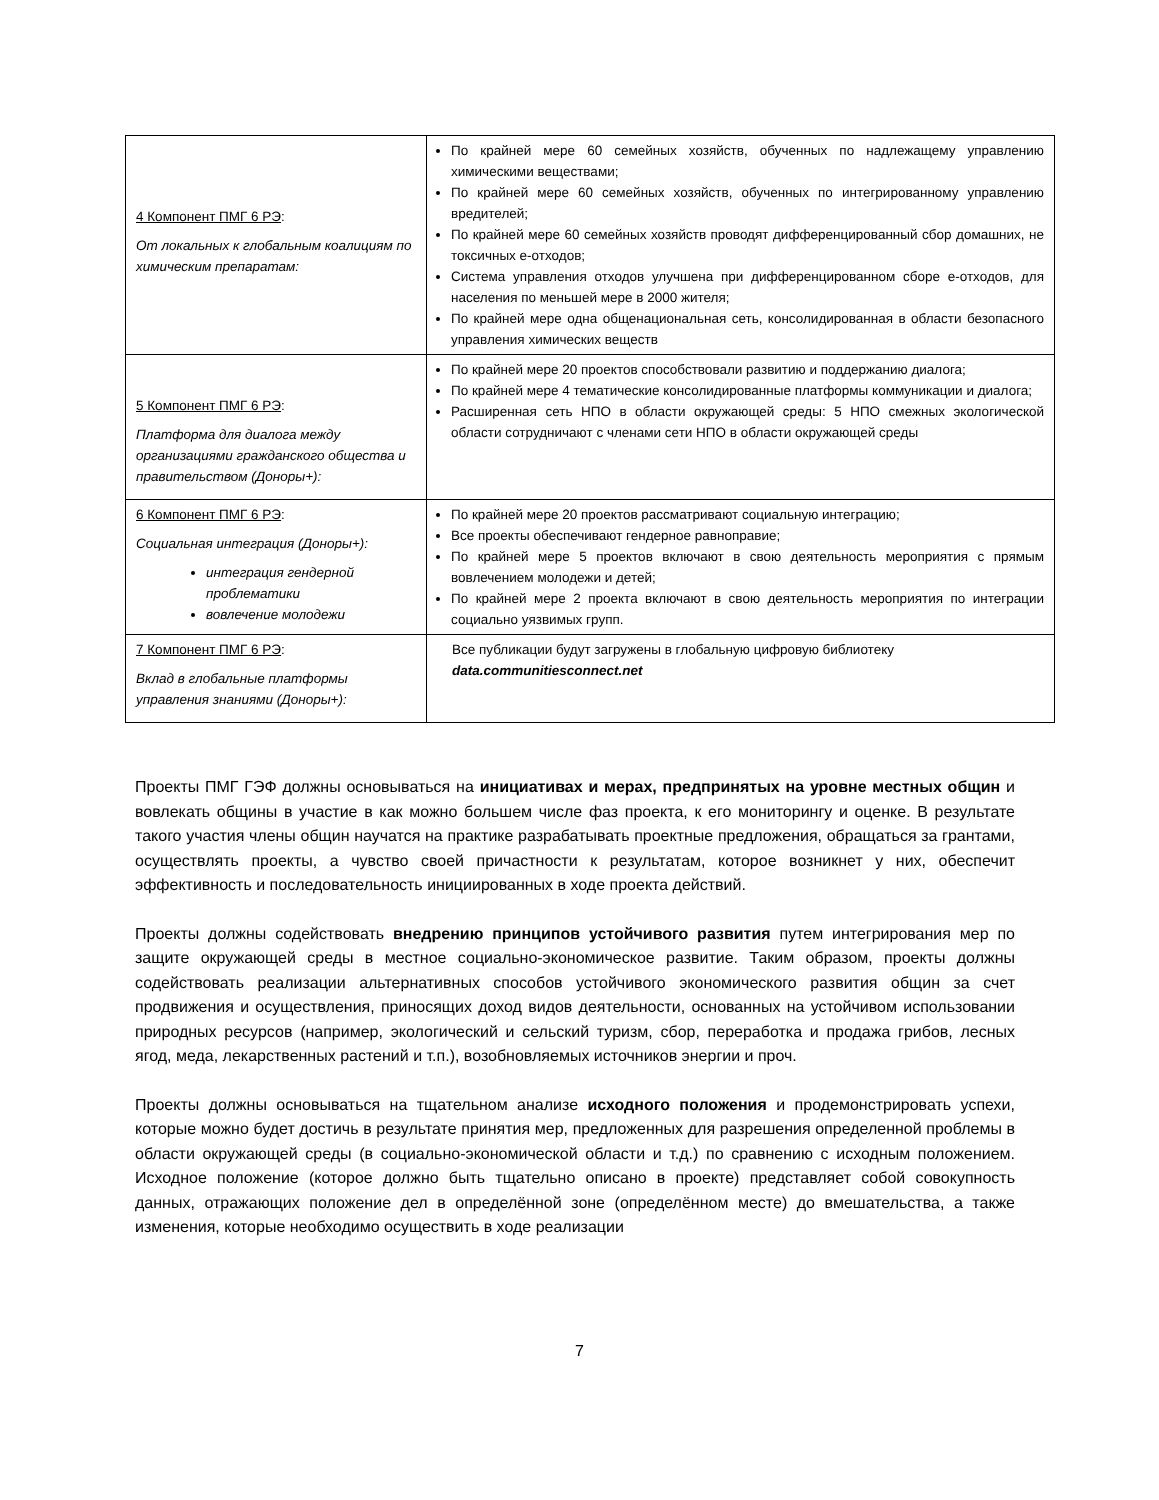| 4 Компонент ПМГ 6 РЭ : От локальных к глобальным коалициям по химическим препаратам: | По крайней мере 60 семейных хозяйств, обученных по надлежащему управлению химическими веществами; По крайней мере 60 семейных хозяйств, обученных по интегрированному управлению вредителей; По крайней мере 60 семейных хозяйств проводят дифференцированный сбор домашних, не токсичных е-отходов; Система управления отходов улучшена при дифференцированном сборе е-отходов, для населения по меньшей мере в 2000 жителя; По крайней мере одна общенациональная сеть, консолидированная в области безопасного управления химических веществ |
| 5 Компонент ПМГ 6 РЭ : Платформа для диалога между организациями гражданского общества и правительством (Доноры+): | По крайней мере 20 проектов способствовали развитию и поддержанию диалога; По крайней мере 4 тематические консолидированные платформы коммуникации и диалога; Расширенная сеть НПО в области окружающей среды: 5 НПО смежных экологической области сотрудничают с членами сети НПО в области окружающей среды |
| 6 Компонент ПМГ 6 РЭ : Социальная интеграция (Доноры+): интеграция гендерной проблематики вовлечение молодежи | По крайней мере 20 проектов рассматривают социальную интеграцию; Все проекты обеспечивают гендерное равноправие; По крайней мере 5 проектов включают в свою деятельность мероприятия с прямым вовлечением молодежи и детей; По крайней мере 2 проекта включают в свою деятельность мероприятия по интеграции социально уязвимых групп. |
| 7 Компонент ПМГ 6 РЭ : Вклад в глобальные платформы управления знаниями (Доноры+): | Все публикации будут загружены в глобальную цифровую библиотеку data.communitiesconnect.net |
Проекты ПМГ ГЭФ должны основываться на инициативах и мерах, предпринятых на уровне местных общин и вовлекать общины в участие в как можно большем числе фаз проекта, к его мониторингу и оценке. В результате такого участия члены общин научатся на практике разрабатывать проектные предложения, обращаться за грантами, осуществлять проекты, а чувство своей причастности к результатам, которое возникнет у них, обеспечит эффективность и последовательность инициированных в ходе проекта действий.
Проекты должны содействовать внедрению принципов устойчивого развития путем интегрирования мер по защите окружающей среды в местное социально-экономическое развитие. Таким образом, проекты должны содействовать реализации альтернативных способов устойчивого экономического развития общин за счет продвижения и осуществления, приносящих доход видов деятельности, основанных на устойчивом использовании природных ресурсов (например, экологический и сельский туризм, сбор, переработка и продажа грибов, лесных ягод, меда, лекарственных растений и т.п.), возобновляемых источников энергии и проч.
Проекты должны основываться на тщательном анализе исходного положения и продемонстрировать успехи, которые можно будет достичь в результате принятия мер, предложенных для разрешения определенной проблемы в области окружающей среды (в социально-экономической области и т.д.) по сравнению с исходным положением. Исходное положение (которое должно быть тщательно описано в проекте) представляет собой совокупность данных, отражающих положение дел в определённой зоне (определённом месте) до вмешательства, а также изменения, которые необходимо осуществить в ходе реализации
7